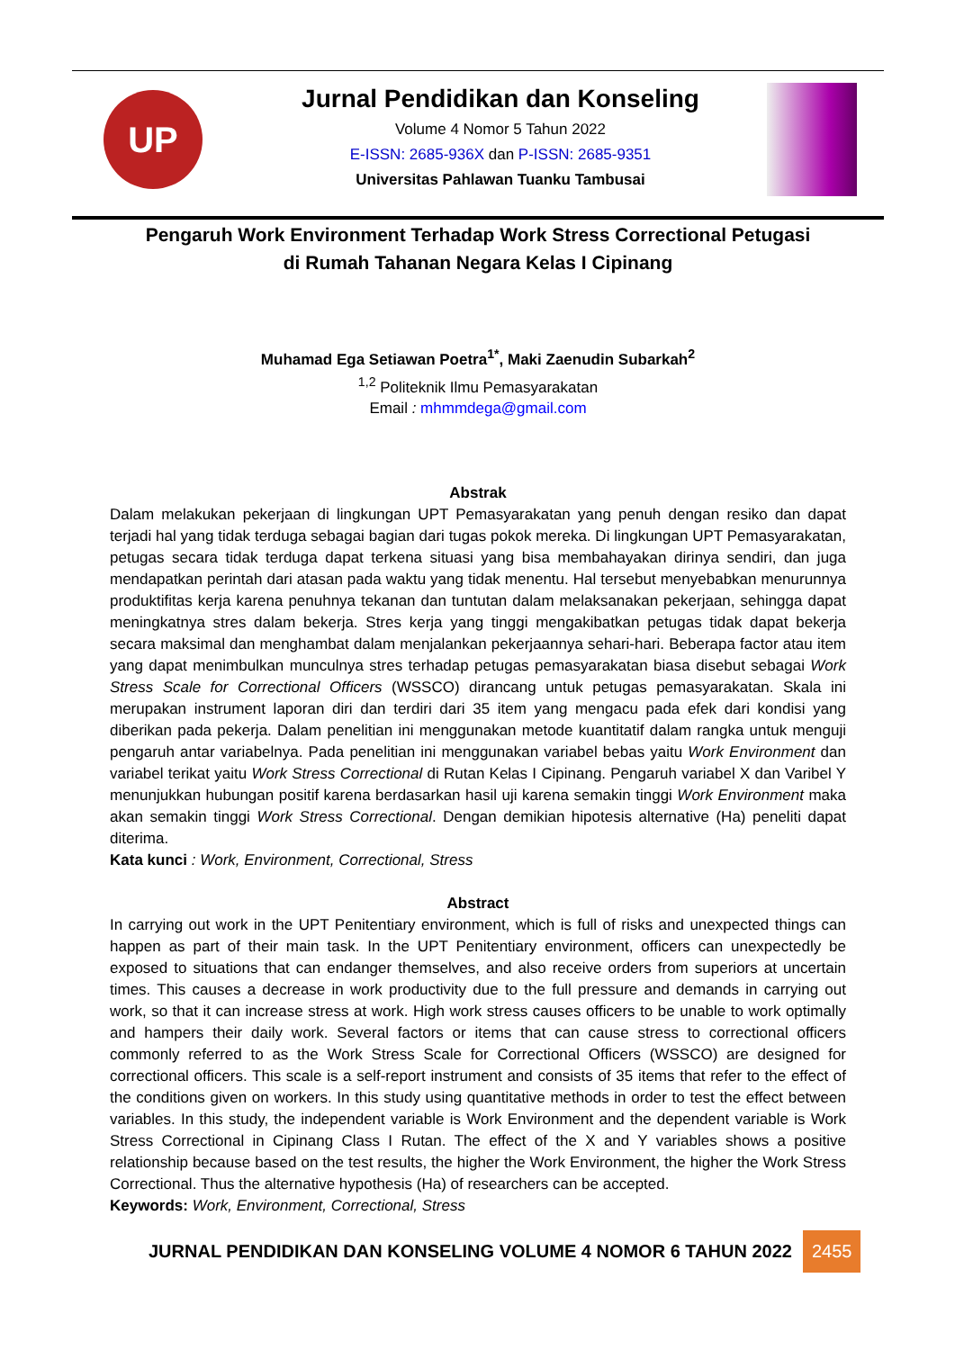UP
Jurnal Pendidikan dan Konseling
Volume 4 Nomor 5 Tahun 2022
E-ISSN: 2685-936X dan P-ISSN: 2685-9351
Universitas Pahlawan Tuanku Tambusai
Pengaruh Work Environment Terhadap Work Stress Correctional Petugasi
di Rumah Tahanan Negara Kelas I Cipinang
Muhamad Ega Setiawan Poetra<sup>1*</sup>, Maki Zaenudin Subarkah<sup>2</sup>
<sup>1,2</sup> Politeknik Ilmu Pemasyarakatan
Email : mhmmdega@gmail.com
Abstrak
Dalam melakukan pekerjaan di lingkungan UPT Pemasyarakatan yang penuh dengan resiko dan dapat terjadi hal yang tidak terduga sebagai bagian dari tugas pokok mereka. Di lingkungan UPT Pemasyarakatan, petugas secara tidak terduga dapat terkena situasi yang bisa membahayakan dirinya sendiri, dan juga mendapatkan perintah dari atasan pada waktu yang tidak menentu. Hal tersebut menyebabkan menurunnya produktifitas kerja karena penuhnya tekanan dan tuntutan dalam melaksanakan pekerjaan, sehingga dapat meningkatnya stres dalam bekerja. Stres kerja yang tinggi mengakibatkan petugas tidak dapat bekerja secara maksimal dan menghambat dalam menjalankan pekerjaannya sehari-hari. Beberapa factor atau item yang dapat menimbulkan munculnya stres terhadap petugas pemasyarakatan biasa disebut sebagai Work Stress Scale for Correctional Officers (WSSCO) dirancang untuk petugas pemasyarakatan. Skala ini merupakan instrument laporan diri dan terdiri dari 35 item yang mengacu pada efek dari kondisi yang diberikan pada pekerja. Dalam penelitian ini menggunakan metode kuantitatif dalam rangka untuk menguji pengaruh antar variabelnya. Pada penelitian ini menggunakan variabel bebas yaitu Work Environment dan variabel terikat yaitu Work Stress Correctional di Rutan Kelas I Cipinang. Pengaruh variabel X dan Varibel Y menunjukkan hubungan positif karena berdasarkan hasil uji karena semakin tinggi Work Environment maka akan semakin tinggi Work Stress Correctional. Dengan demikian hipotesis alternative (Ha) peneliti dapat diterima.
Kata kunci : Work, Environment, Correctional, Stress
Abstract
In carrying out work in the UPT Penitentiary environment, which is full of risks and unexpected things can happen as part of their main task. In the UPT Penitentiary environment, officers can unexpectedly be exposed to situations that can endanger themselves, and also receive orders from superiors at uncertain times. This causes a decrease in work productivity due to the full pressure and demands in carrying out work, so that it can increase stress at work. High work stress causes officers to be unable to work optimally and hampers their daily work. Several factors or items that can cause stress to correctional officers commonly referred to as the Work Stress Scale for Correctional Officers (WSSCO) are designed for correctional officers. This scale is a self-report instrument and consists of 35 items that refer to the effect of the conditions given on workers. In this study using quantitative methods in order to test the effect between variables. In this study, the independent variable is Work Environment and the dependent variable is Work Stress Correctional in Cipinang Class I Rutan. The effect of the X and Y variables shows a positive relationship because based on the test results, the higher the Work Environment, the higher the Work Stress Correctional. Thus the alternative hypothesis (Ha) of researchers can be accepted.
Keywords: Work, Environment, Correctional, Stress
JURNAL PENDIDIKAN DAN KONSELING VOLUME 4 NOMOR 6 TAHUN 2022 2455